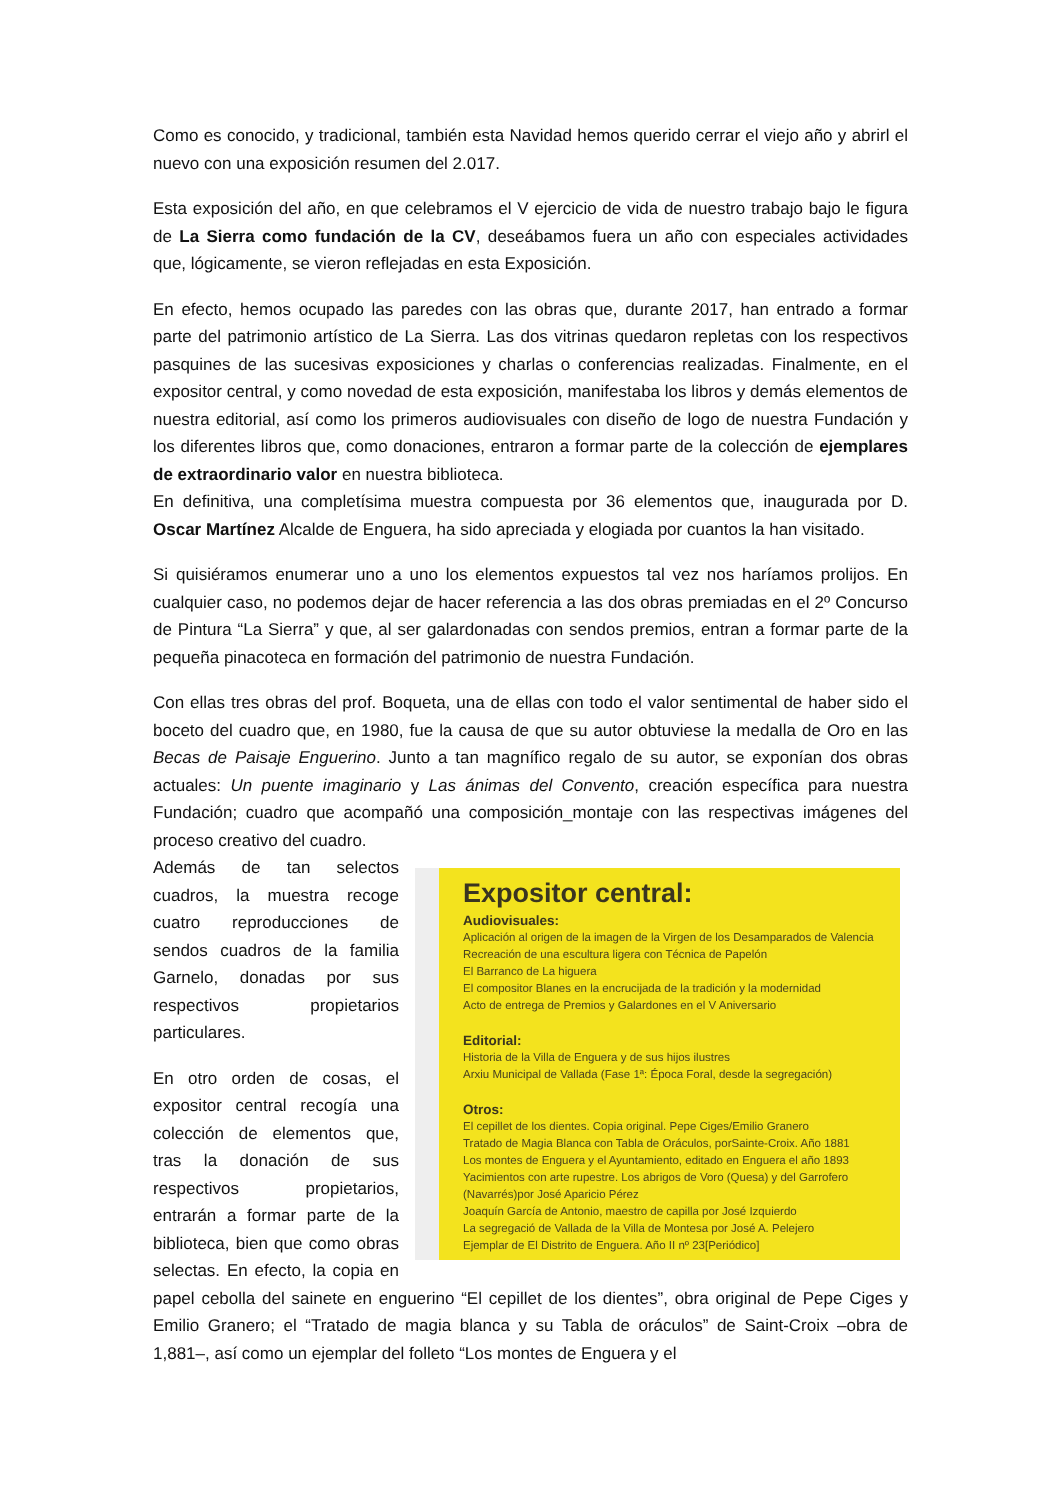Como es conocido, y tradicional, también esta Navidad hemos querido cerrar el viejo año y abrirl el nuevo con una exposición resumen del 2.017.
Esta exposición del año, en que celebramos el V ejercicio de vida de nuestro trabajo bajo le figura de La Sierra como fundación de la CV, deseábamos fuera un año con especiales actividades que, lógicamente, se vieron reflejadas en esta Exposición.
En efecto, hemos ocupado las paredes con las obras que, durante 2017, han entrado a formar parte del patrimonio artístico de La Sierra. Las dos vitrinas quedaron repletas con los respectivos pasquines de las sucesivas exposiciones y charlas o conferencias realizadas. Finalmente, en el expositor central, y como novedad de esta exposición, manifestaba los libros y demás elementos de nuestra editorial, así como los primeros audiovisuales con diseño de logo de nuestra Fundación y los diferentes libros que, como donaciones, entraron a formar parte de la colección de ejemplares de extraordinario valor en nuestra biblioteca.
En definitiva, una completísima muestra compuesta por 36 elementos que, inaugurada por D. Oscar Martínez Alcalde de Enguera, ha sido apreciada y elogiada por cuantos la han visitado.
Si quisiéramos enumerar uno a uno los elementos expuestos tal vez nos haríamos prolijos. En cualquier caso, no podemos dejar de hacer referencia a las dos obras premiadas en el 2º Concurso de Pintura “La Sierra” y que, al ser galardonadas con sendos premios, entran a formar parte de la pequeña pinacoteca en formación del patrimonio de nuestra Fundación.
Con ellas tres obras del prof. Boqueta, una de ellas con todo el valor sentimental de haber sido el boceto del cuadro que, en 1980, fue la causa de que su autor obtuviese la medalla de Oro en las Becas de Paisaje Enguerino. Junto a tan magnífico regalo de su autor, se exponían dos obras actuales: Un puente imaginario y Las ánimas del Convento, creación específica para nuestra Fundación; cuadro que acompañó una composición_montaje con las respectivas imágenes del proceso creativo del cuadro.
Expositor central:
Audiovisuales:
Aplicación al origen de la imagen de la Virgen de los Desamparados de Valencia
Recreación de una escultura ligera con Técnica de Papelón
El Barranco de La higuera
El compositor Blanes en la encrucijada de la tradición y la modernidad
Acto de entrega de Premios y Galardones en el V Aniversario
Editorial:
Historia de la Villa de Enguera y de sus hijos ilustres
Arxiu Municipal de Vallada (Fase 1ª: Época Foral, desde la segregación)
Otros:
El cepillet de los dientes. Copia original. Pepe Ciges/Emilio Granero
Tratado de Magia Blanca con Tabla de Oráculos, porSainte-Croix. Año 1881
Los montes de Enguera y el Ayuntamiento, editado en Enguera el año 1893
Yacimientos con arte rupestre. Los abrigos de Voro (Quesa) y del Garrofero
(Navarrés)por José Aparicio Pérez
Joaquín García de Antonio, maestro de capilla por José Izquierdo
La segregació de Vallada de la Villa de Montesa por José A. Pelejero
Ejemplar de El Distrito de Enguera. Año II nº 23[Periódico]
Además de tan selectos cuadros, la muestra recoge cuatro reproducciones de sendos cuadros de la familia Garnelo, donadas por sus respectivos propietarios particulares.
En otro orden de cosas, el expositor central recogía una colección de elementos que, tras la donación de sus respectivos propietarios, entrarán a formar parte de la biblioteca, bien que como obras selectas. En efecto, la copia en papel cebolla del sainete en enguerino “El cepillet de los dientes”, obra original de Pepe Ciges y Emilio Granero; el “Tratado de magia blanca y su Tabla de oráculos” de Saint-Croix –obra de 1,881–, así como un ejemplar del folleto “Los montes de Enguera y el